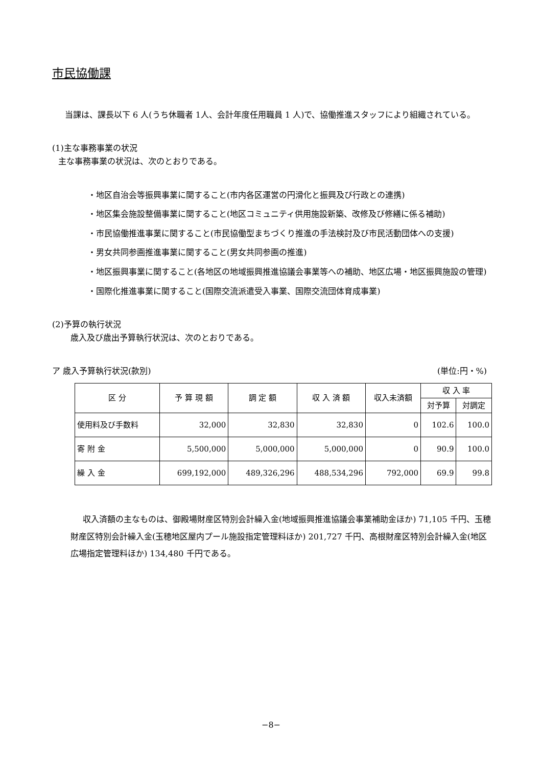市民協働課
当課は、課長以下 6 人(うち休職者 1人、会計年度任用職員 1 人)で、協働推進スタッフにより組織されている。
(1)主な事務事業の状況
主な事務事業の状況は、次のとおりである。
・地区自治会等振興事業に関すること(市内各区運営の円滑化と振興及び行政との連携)
・地区集会施設整備事業に関すること(地区コミュニティ供用施設新築、改修及び修繕に係る補助)
・市民協働推進事業に関すること(市民協働型まちづくり推進の手法検討及び市民活動団体への支援)
・男女共同参画推進事業に関すること(男女共同参画の推進)
・地区振興事業に関すること(各地区の地域振興推進協議会事業等への補助、地区広場・地区振興施設の管理)
・国際化推進事業に関すること(国際交流派遣受入事業、国際交流団体育成事業)
(2)予算の執行状況
歳入及び歳出予算執行状況は、次のとおりである。
ア 歳入予算執行状況(款別) (単位:円・%)
| 区 分 | 予 算 現 額 | 調 定 額 | 収 入 済 額 | 収入未済額 | 収 入 率 | |
| --- | --- | --- | --- | --- | --- | --- |
| | | | | | 対予算 | 対調定 |
| 使用料及び手数料 | 32,000 | 32,830 | 32,830 | 0 | 102.6 | 100.0 |
| 寄 附 金 | 5,500,000 | 5,000,000 | 5,000,000 | 0 | 90.9 | 100.0 |
| 繰 入 金 | 699,192,000 | 489,326,296 | 488,534,296 | 792,000 | 69.9 | 99.8 |
収入済額の主なものは、御殿場財産区特別会計繰入金(地域振興推進協議会事業補助金ほか) 71,105 千円、玉穂財産区特別会計繰入金(玉穂地区屋内プール施設指定管理料ほか) 201,727 千円、高根財産区特別会計繰入金(地区広場指定管理料ほか) 134,480 千円である。
−8−